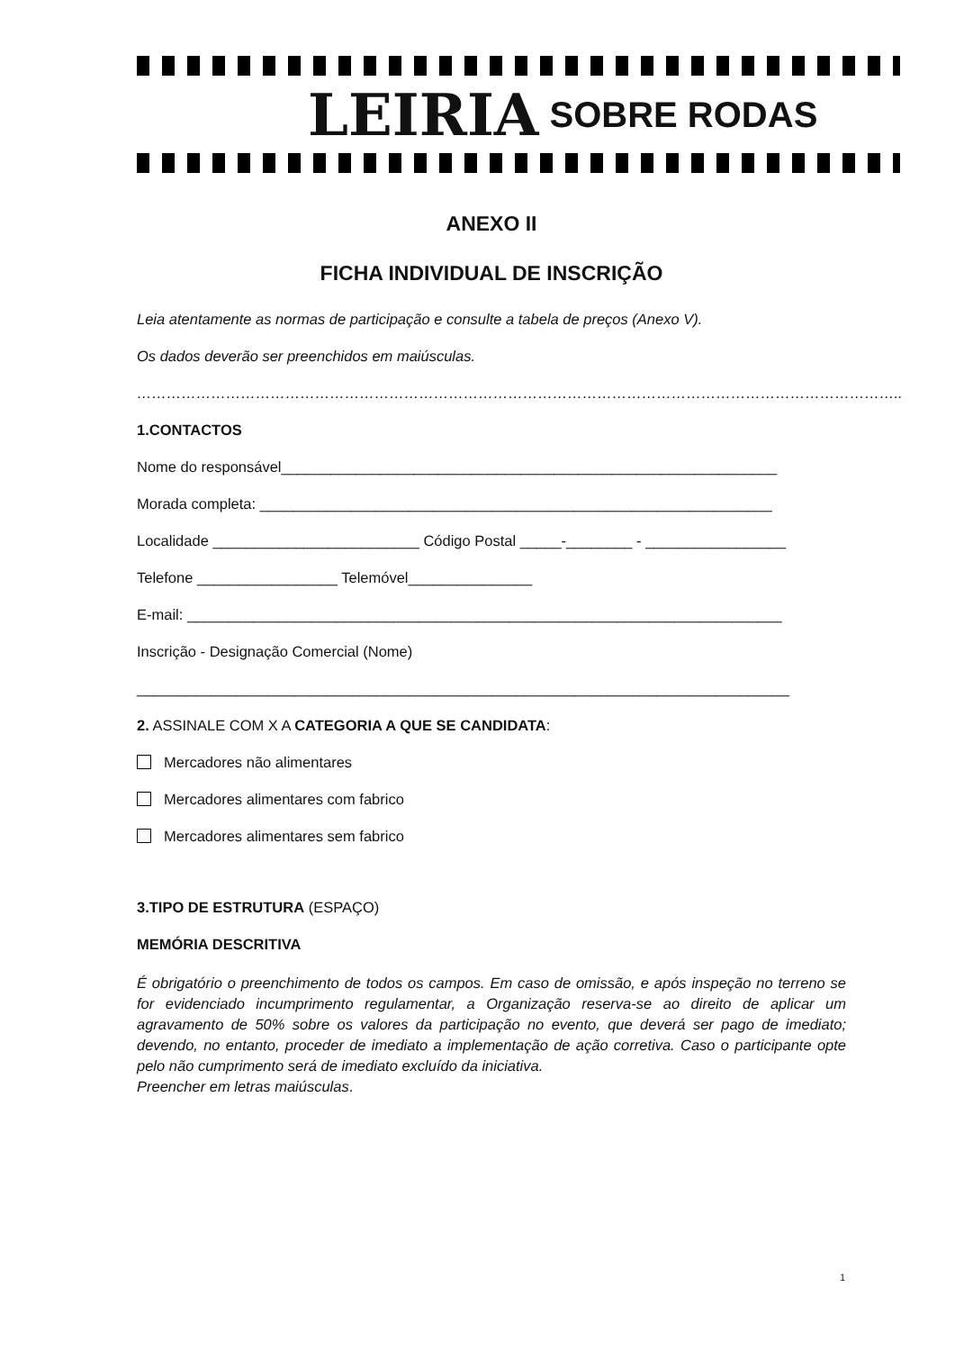LEIRIA SOBRE RODAS
ANEXO II
FICHA INDIVIDUAL DE INSCRIÇÃO
Leia atentamente as normas de participação e consulte a tabela de preços (Anexo V).
Os dados deverão ser preenchidos em maiúsculas.
………………………………………………………………………………………………………………………………………..
1.CONTACTOS
Nome do responsável____________________________________________________________
Morada completa: ______________________________________________________________
Localidade _________________________ Código Postal _____-________ - _________________
Telefone _________________ Telemóvel_______________
E-mail: ________________________________________________________________________
Inscrição - Designação Comercial (Nome)
_______________________________________________________________________________
2. ASSINALE COM X A CATEGORIA A QUE SE CANDIDATA:
Mercadores não alimentares
Mercadores alimentares com fabrico
Mercadores alimentares sem fabrico
3.TIPO DE ESTRUTURA (ESPAÇO)
MEMÓRIA DESCRITIVA
É obrigatório o preenchimento de todos os campos. Em caso de omissão, e após inspeção no terreno se for evidenciado incumprimento regulamentar, a Organização reserva-se ao direito de aplicar um agravamento de 50% sobre os valores da participação no evento, que deverá ser pago de imediato; devendo, no entanto, proceder de imediato a implementação de ação corretiva. Caso o participante opte pelo não cumprimento será de imediato excluído da iniciativa.
Preencher em letras maiúsculas.
1